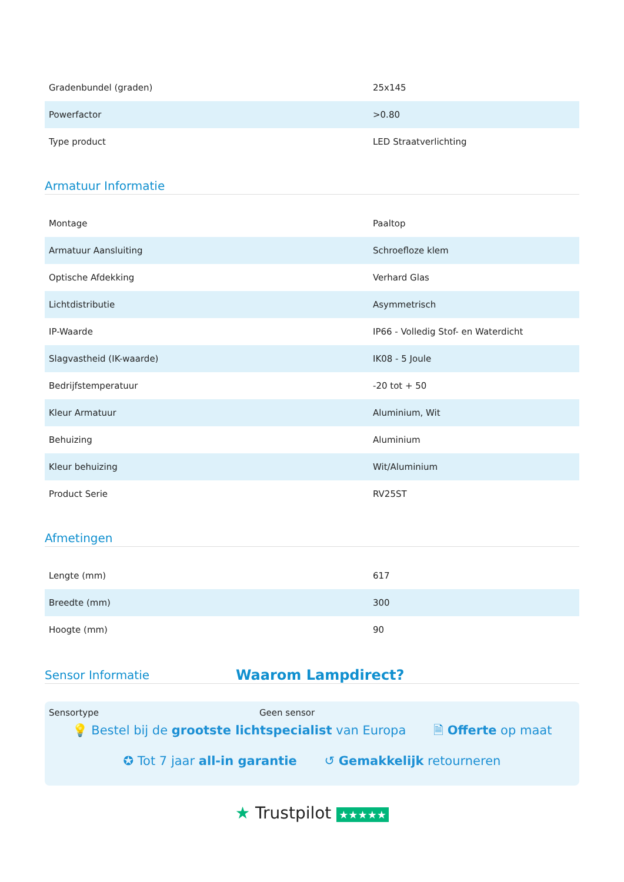| Gradenbundel (graden) | 25x145 |
| Powerfactor | >0.80 |
| Type product | LED Straatverlichting |
Armatuur Informatie
| Montage | Paaltop |
| Armatuur Aansluiting | Schroefloze klem |
| Optische Afdekking | Verhard Glas |
| Lichtdistributie | Asymmetrisch |
| IP-Waarde | IP66 - Volledig Stof- en Waterdicht |
| Slagvastheid (IK-waarde) | IK08 - 5 Joule |
| Bedrijfstemperatuur | -20 tot + 50 |
| Kleur Armatuur | Aluminium, Wit |
| Behuizing | Aluminium |
| Kleur behuizing | Wit/Aluminium |
| Product Serie | RV25ST |
Afmetingen
| Lengte (mm) | 617 |
| Breedte (mm) | 300 |
| Hoogte (mm) | 90 |
Sensor Informatie
Waarom Lampdirect?
Sensortype Geen sensor
💡 Bestel bij de grootste lichtspecialist van Europa 🗎 Offerte op maat
✪ Tot 7 jaar all-in garantie ↺ Gemakkelijk retourneren
★ Trustpilot ★★★★★